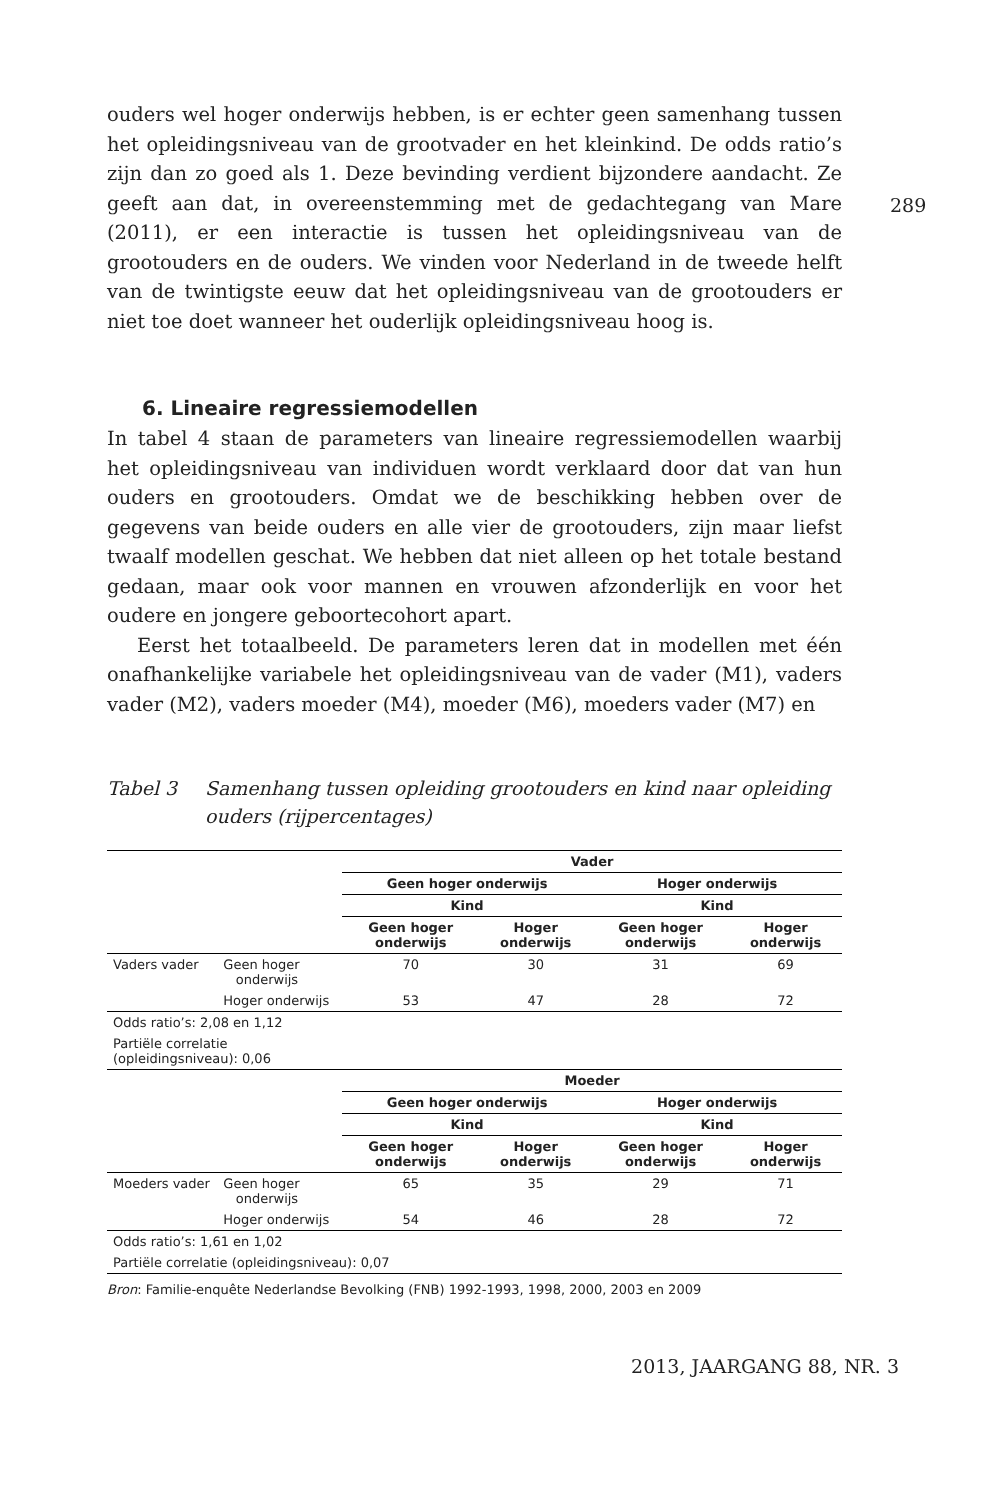289
ouders wel hoger onderwijs hebben, is er echter geen samenhang tussen het opleidingsniveau van de grootvader en het kleinkind. De odds ratio’s zijn dan zo goed als 1. Deze bevinding verdient bijzondere aandacht. Ze geeft aan dat, in overeenstemming met de gedachtegang van Mare (2011), er een interactie is tussen het opleidingsniveau van de grootouders en de ouders. We vinden voor Nederland in de tweede helft van de twintigste eeuw dat het opleidingsniveau van de grootouders er niet toe doet wanneer het ouderlijk opleidingsniveau hoog is.
6. Lineaire regressiemodellen
In tabel 4 staan de parameters van lineaire regressiemodellen waarbij het opleidingsniveau van individuen wordt verklaard door dat van hun ouders en grootouders. Omdat we de beschikking hebben over de gegevens van beide ouders en alle vier de grootouders, zijn maar liefst twaalf modellen geschat. We hebben dat niet alleen op het totale bestand gedaan, maar ook voor mannen en vrouwen afzonderlijk en voor het oudere en jongere geboortecohort apart.
Eerst het totaalbeeld. De parameters leren dat in modellen met één onafhankelijke variabele het opleidingsniveau van de vader (M1), vaders vader (M2), vaders moeder (M4), moeder (M6), moeders vader (M7) en
Tabel 3 Samenhang tussen opleiding grootouders en kind naar opleiding ouders (rijpercentages)
| | | Vader | | | |
| | | Geen hoger onderwijs | | Hoger onderwijs | |
| | | Kind | | Kind | |
| | | Geen hoger onderwijs | Hoger onderwijs | Geen hoger onderwijs | Hoger onderwijs |
| Vaders vader | Geen hoger onderwijs | 70 | 30 | 31 | 69 |
| | Hoger onderwijs | 53 | 47 | 28 | 72 |
| Odds ratio’s: 2,08 en 1,12 | | | | | |
| Partiële correlatie (opleidingsniveau): 0,06 | | | | | |
| | | Moeder | | | |
| | | Geen hoger onderwijs | | Hoger onderwijs | |
| | | Kind | | Kind | |
| | | Geen hoger onderwijs | Hoger onderwijs | Geen hoger onderwijs | Hoger onderwijs |
| Moeders vader | Geen hoger onderwijs | 65 | 35 | 29 | 71 |
| | Hoger onderwijs | 54 | 46 | 28 | 72 |
| Odds ratio’s: 1,61 en 1,02 | | | | | |
| Partiële correlatie (opleidingsniveau): 0,07 | | | | | |
Bron: Familie-enquête Nederlandse Bevolking (FNB) 1992-1993, 1998, 2000, 2003 en 2009
2013, JAARGANG 88, NR. 3